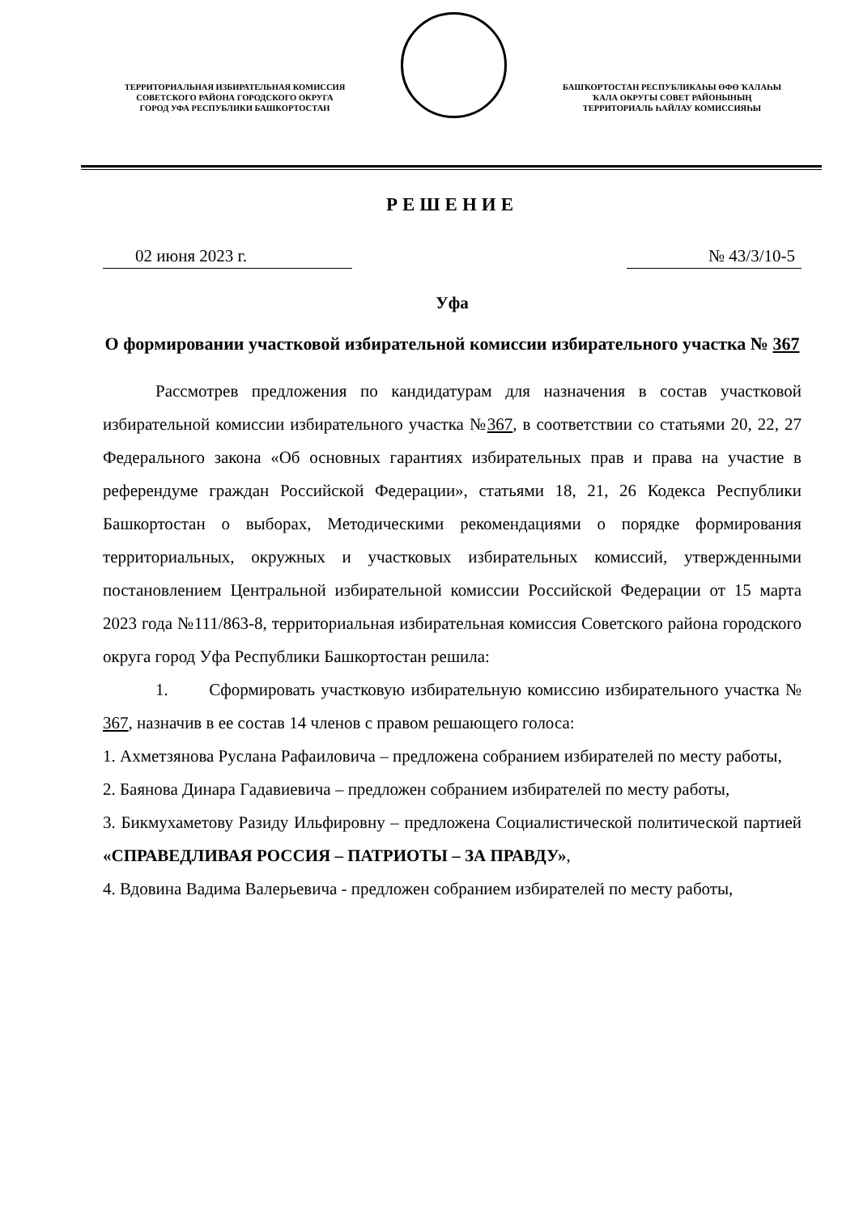ТЕРРИТОРИАЛЬНАЯ ИЗБИРАТЕЛЬНАЯ КОМИССИЯ
СОВЕТСКОГО РАЙОНА ГОРОДСКОГО ОКРУГА
ГОРОД УФА РЕСПУБЛИКИ БАШКОРТОСТАН
БАШҠОРТОСТАН РЕСПУБЛИКАҺЫ ӨФӨ ҠАЛАҺЫ
ҠАЛА ОКРУГЫ СОВЕТ РАЙОНЫНЫҢ
ТЕРРИТОРИАЛЬ ҺАЙЛАУ КОМИССИЯҺЫ
РЕШЕНИЕ
02 июня 2023 г. № 43/3/10-5
Уфа
О формировании участковой избирательной комиссии избирательного участка № 367
Рассмотрев предложения по кандидатурам для назначения в состав участковой избирательной комиссии избирательного участка №367, в соответствии со статьями 20, 22, 27 Федерального закона «Об основных гарантиях избирательных прав и права на участие в референдуме граждан Российской Федерации», статьями 18, 21, 26 Кодекса Республики Башкортостан о выборах, Методическими рекомендациями о порядке формирования территориальных, окружных и участковых избирательных комиссий, утвержденными постановлением Центральной избирательной комиссии Российской Федерации от 15 марта 2023 года №111/863-8, территориальная избирательная комиссия Советского района городского округа город Уфа Республики Башкортостан решила:
1. Сформировать участковую избирательную комиссию избирательного участка № 367, назначив в ее состав 14 членов с правом решающего голоса:
1. Ахметзянова Руслана Рафаиловича – предложена собранием избирателей по месту работы,
2. Баянова Динара Гадавиевича – предложен собранием избирателей по месту работы,
3. Бикмухаметову Разиду Ильфировну – предложена Социалистической политической партией «СПРАВЕДЛИВАЯ РОССИЯ – ПАТРИОТЫ – ЗА ПРАВДУ»,
4. Вдовина Вадима Валерьевича - предложен собранием избирателей по месту работы,